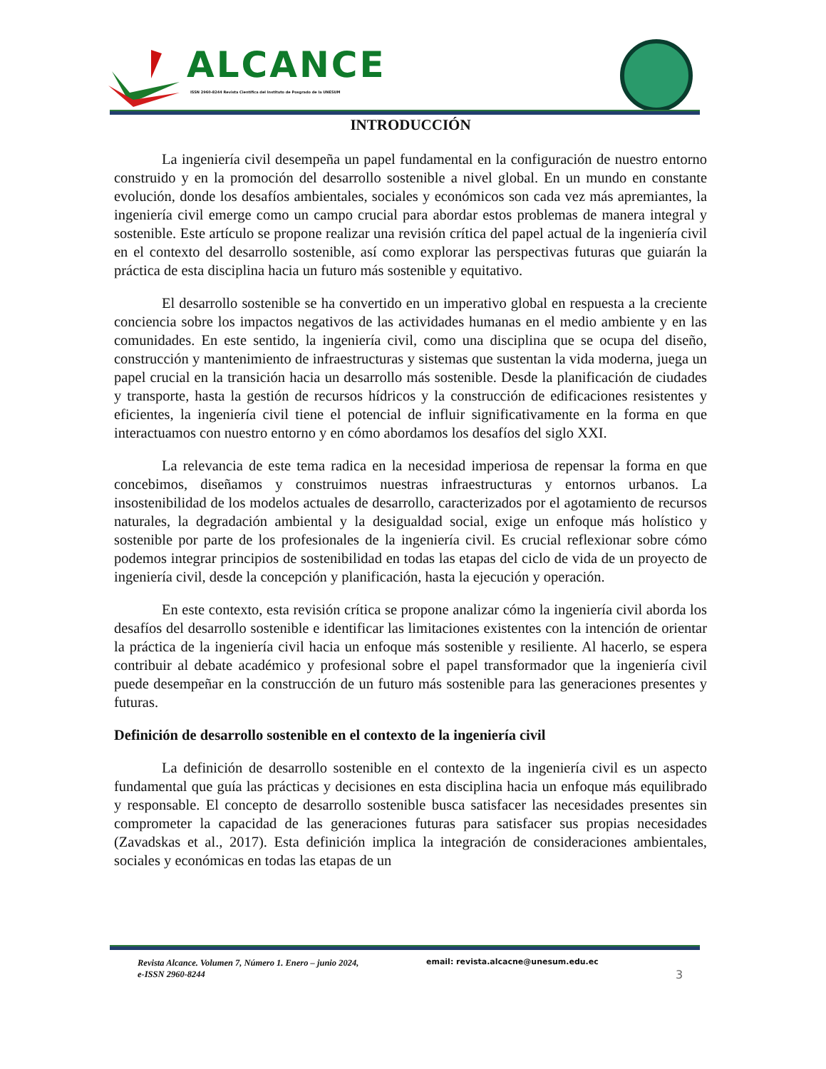ALCANCE
ISSN 2960-8244 Revista Científica del Instituto de Posgrado de la UNESUM
INTRODUCCIÓN
La ingeniería civil desempeña un papel fundamental en la configuración de nuestro entorno construido y en la promoción del desarrollo sostenible a nivel global. En un mundo en constante evolución, donde los desafíos ambientales, sociales y económicos son cada vez más apremiantes, la ingeniería civil emerge como un campo crucial para abordar estos problemas de manera integral y sostenible. Este artículo se propone realizar una revisión crítica del papel actual de la ingeniería civil en el contexto del desarrollo sostenible, así como explorar las perspectivas futuras que guiarán la práctica de esta disciplina hacia un futuro más sostenible y equitativo.
El desarrollo sostenible se ha convertido en un imperativo global en respuesta a la creciente conciencia sobre los impactos negativos de las actividades humanas en el medio ambiente y en las comunidades. En este sentido, la ingeniería civil, como una disciplina que se ocupa del diseño, construcción y mantenimiento de infraestructuras y sistemas que sustentan la vida moderna, juega un papel crucial en la transición hacia un desarrollo más sostenible. Desde la planificación de ciudades y transporte, hasta la gestión de recursos hídricos y la construcción de edificaciones resistentes y eficientes, la ingeniería civil tiene el potencial de influir significativamente en la forma en que interactuamos con nuestro entorno y en cómo abordamos los desafíos del siglo XXI.
La relevancia de este tema radica en la necesidad imperiosa de repensar la forma en que concebimos, diseñamos y construimos nuestras infraestructuras y entornos urbanos. La insostenibilidad de los modelos actuales de desarrollo, caracterizados por el agotamiento de recursos naturales, la degradación ambiental y la desigualdad social, exige un enfoque más holístico y sostenible por parte de los profesionales de la ingeniería civil. Es crucial reflexionar sobre cómo podemos integrar principios de sostenibilidad en todas las etapas del ciclo de vida de un proyecto de ingeniería civil, desde la concepción y planificación, hasta la ejecución y operación.
En este contexto, esta revisión crítica se propone analizar cómo la ingeniería civil aborda los desafíos del desarrollo sostenible e identificar las limitaciones existentes con la intención de orientar la práctica de la ingeniería civil hacia un enfoque más sostenible y resiliente. Al hacerlo, se espera contribuir al debate académico y profesional sobre el papel transformador que la ingeniería civil puede desempeñar en la construcción de un futuro más sostenible para las generaciones presentes y futuras.
Definición de desarrollo sostenible en el contexto de la ingeniería civil
La definición de desarrollo sostenible en el contexto de la ingeniería civil es un aspecto fundamental que guía las prácticas y decisiones en esta disciplina hacia un enfoque más equilibrado y responsable. El concepto de desarrollo sostenible busca satisfacer las necesidades presentes sin comprometer la capacidad de las generaciones futuras para satisfacer sus propias necesidades (Zavadskas et al., 2017). Esta definición implica la integración de consideraciones ambientales, sociales y económicas en todas las etapas de un
Revista Alcance. Volumen 7, Número 1. Enero – junio 2024,
e-ISSN 2960-8244
email: revista.alcacne@unesum.edu.ec
3